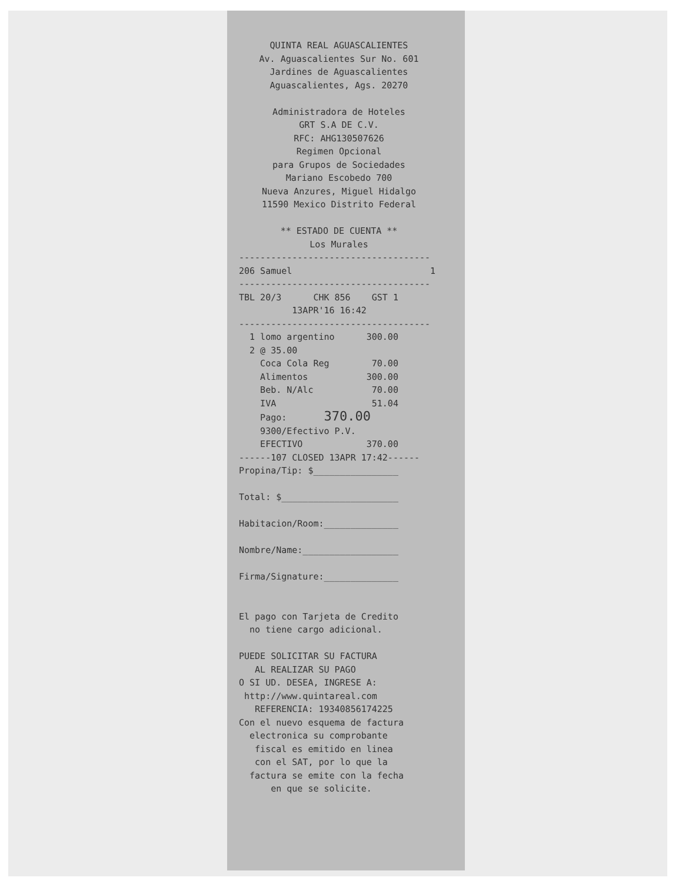QUINTA REAL AGUASCALIENTES Av. Aguascalientes Sur No. 601 Jardines de Aguascalientes Aguascalientes, Ags. 20270 Administradora de Hoteles GRT S.A DE C.V. RFC: AHG130507626 Regimen Opcional para Grupos de Sociedades Mariano Escobedo 700 Nueva Anzures, Miguel Hidalgo 11590 Mexico Distrito Federal ** ESTADO DE CUENTA ** Los Murales
------------------------------------ 206 Samuel 1 ------------------------------------ TBL 20/3 CHK 856 GST 1 13APR'16 16:42 ------------------------------------ 1 lomo argentino 300.00 2 @ 35.00 Coca Cola Reg 70.00 Alimentos 300.00 Beb. N/Alc 70.00 IVA 51.04 Pago: 370.00 9300/Efectivo P.V. EFECTIVO 370.00 ------107 CLOSED 13APR 17:42------ Propina/Tip: $________________ Total: $______________________ Habitacion/Room:______________ Nombre/Name:__________________ Firma/Signature:______________ El pago con Tarjeta de Credito no tiene cargo adicional. PUEDE SOLICITAR SU FACTURA AL REALIZAR SU PAGO O SI UD. DESEA, INGRESE A: http://www.quintareal.com REFERENCIA: 19340856174225 Con el nuevo esquema de factura electronica su comprobante fiscal es emitido en linea con el SAT, por lo que la factura se emite con la fecha en que se solicite.